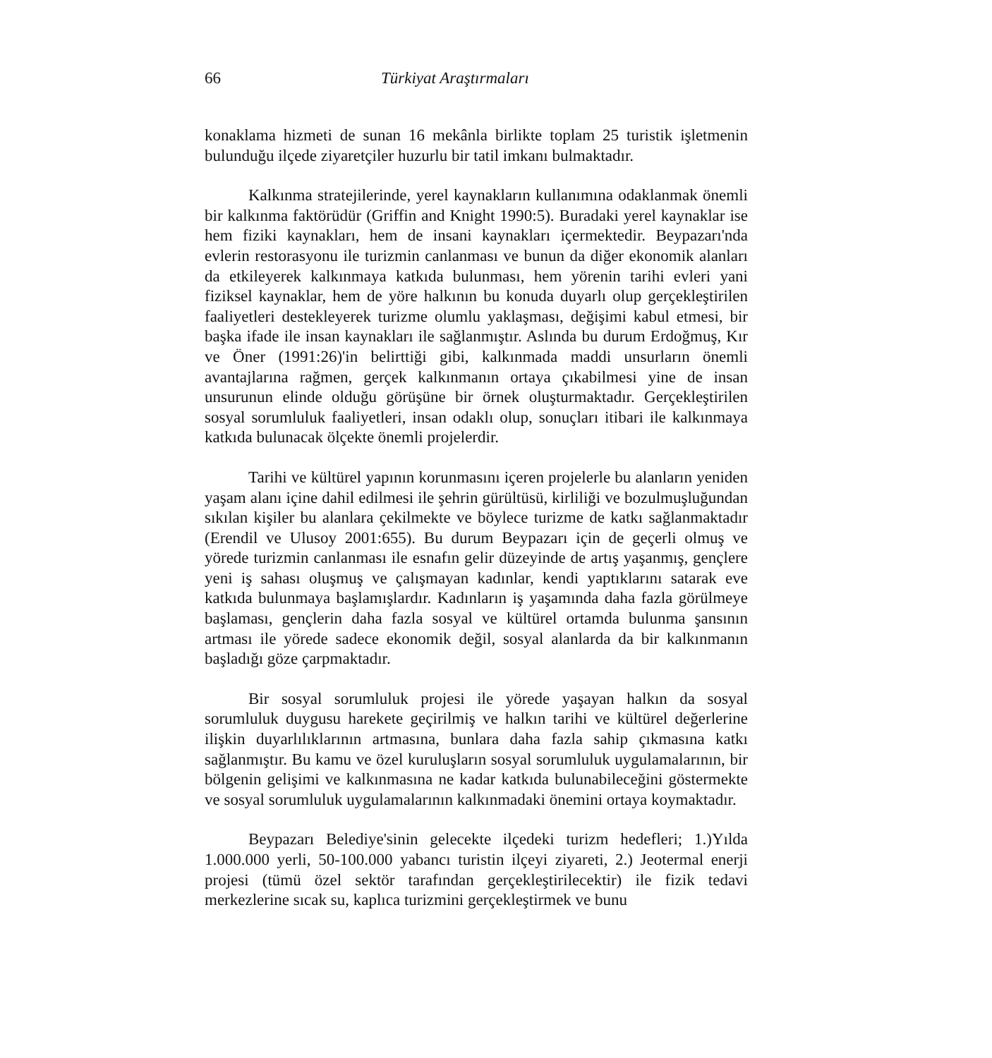66 Türkiyat Araştırmaları
konaklama hizmeti de sunan 16 mekânla birlikte toplam 25 turistik işletmenin bulunduğu ilçede ziyaretçiler huzurlu bir tatil imkanı bulmaktadır.
Kalkınma stratejilerinde, yerel kaynakların kullanımına odaklanmak önemli bir kalkınma faktörüdür (Griffin and Knight 1990:5). Buradaki yerel kaynaklar ise hem fiziki kaynakları, hem de insani kaynakları içermektedir. Beypazarı'nda evlerin restorasyonu ile turizmin canlanması ve bunun da diğer ekonomik alanları da etkileyerek kalkınmaya katkıda bulunması, hem yörenin tarihi evleri yani fiziksel kaynaklar, hem de yöre halkının bu konuda duyarlı olup gerçekleştirilen faaliyetleri destekleyerek turizme olumlu yaklaşması, değişimi kabul etmesi, bir başka ifade ile insan kaynakları ile sağlanmıştır. Aslında bu durum Erdoğmuş, Kır ve Öner (1991:26)'in belirttiği gibi, kalkınmada maddi unsurların önemli avantajlarına rağmen, gerçek kalkınmanın ortaya çıkabilmesi yine de insan unsurunun elinde olduğu görüşüne bir örnek oluşturmaktadır. Gerçekleştirilen sosyal sorumluluk faaliyetleri, insan odaklı olup, sonuçları itibari ile kalkınmaya katkıda bulunacak ölçekte önemli projelerdir.
Tarihi ve kültürel yapının korunmasını içeren projelerle bu alanların yeniden yaşam alanı içine dahil edilmesi ile şehrin gürültüsü, kirliliği ve bozulmuşluğundan sıkılan kişiler bu alanlara çekilmekte ve böylece turizme de katkı sağlanmaktadır (Erendil ve Ulusoy 2001:655). Bu durum Beypazarı için de geçerli olmuş ve yörede turizmin canlanması ile esnafın gelir düzeyinde de artış yaşanmış, gençlere yeni iş sahası oluşmuş ve çalışmayan kadınlar, kendi yaptıklarını satarak eve katkıda bulunmaya başlamışlardır. Kadınların iş yaşamında daha fazla görülmeye başlaması, gençlerin daha fazla sosyal ve kültürel ortamda bulunma şansının artması ile yörede sadece ekonomik değil, sosyal alanlarda da bir kalkınmanın başladığı göze çarpmaktadır.
Bir sosyal sorumluluk projesi ile yörede yaşayan halkın da sosyal sorumluluk duygusu harekete geçirilmiş ve halkın tarihi ve kültürel değerlerine ilişkin duyarlılıklarının artmasına, bunlara daha fazla sahip çıkmasına katkı sağlanmıştır. Bu kamu ve özel kuruluşların sosyal sorumluluk uygulamalarının, bir bölgenin gelişimi ve kalkınmasına ne kadar katkıda bulunabileceğini göstermekte ve sosyal sorumluluk uygulamalarının kalkınmadaki önemini ortaya koymaktadır.
Beypazarı Belediye'sinin gelecekte ilçedeki turizm hedefleri; 1.)Yılda 1.000.000 yerli, 50-100.000 yabancı turistin ilçeyi ziyareti, 2.) Jeotermal enerji projesi (tümü özel sektör tarafından gerçekleştirilecektir) ile fizik tedavi merkezlerine sıcak su, kaplıca turizmini gerçekleştirmek ve bunu